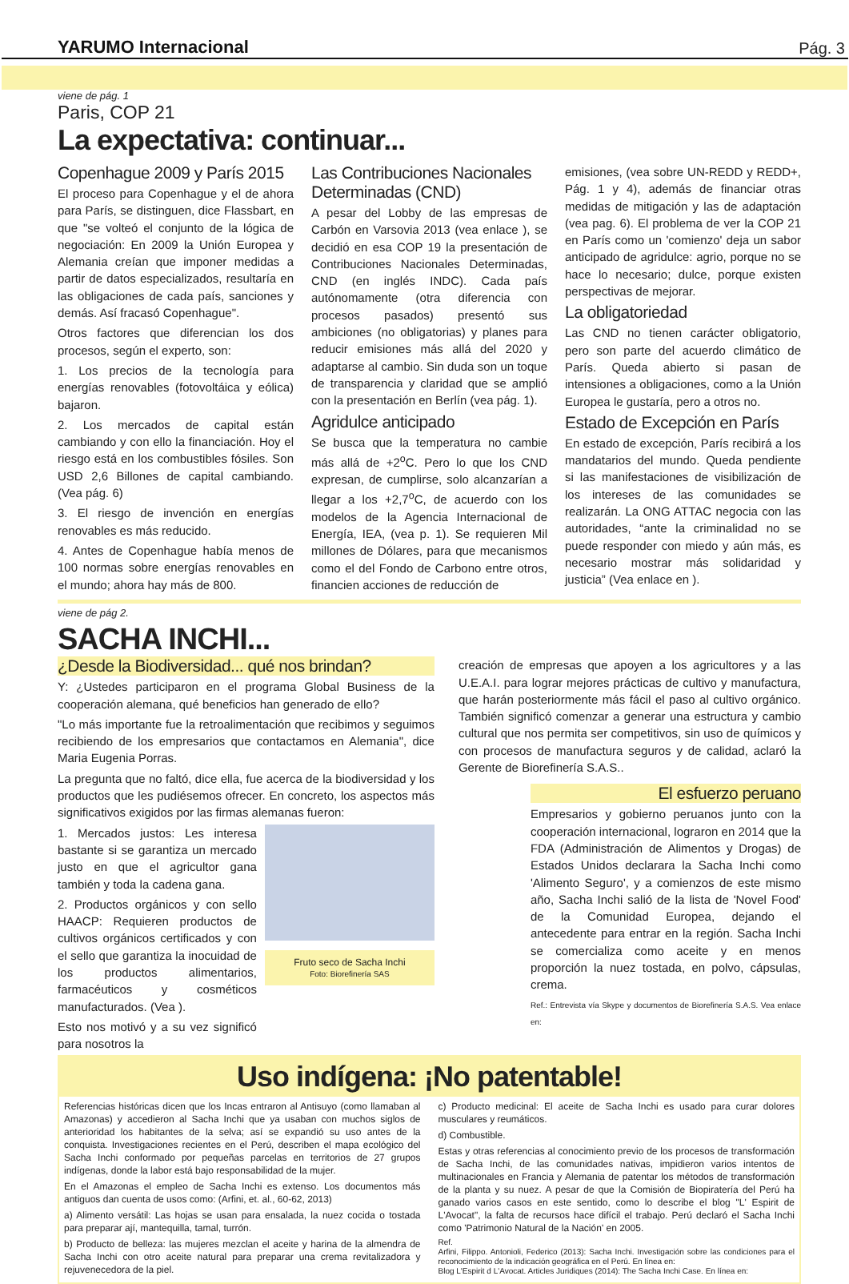YARUMO Internacional Pág. 3
viene de pág. 1
Paris, COP 21
La expectativa: continuar...
Copenhague 2009 y París 2015
El proceso para Copenhague y el de ahora para París, se distinguen, dice Flassbart, en que "se volteó el conjunto de la lógica de negociación: En 2009 la Unión Europea y Alemania creían que imponer medidas a partir de datos especializados, resultaría en las obligaciones de cada país, sanciones y demás. Así fracasó Copenhague".
Otros factores que diferencian los dos procesos, según el experto, son:
1. Los precios de la tecnología para energías renovables (fotovoltáica y eólica) bajaron.
2. Los mercados de capital están cambiando y con ello la financiación. Hoy el riesgo está en los combustibles fósiles. Son USD 2,6 Billones de capital cambiando. (Vea pág. 6)
3. El riesgo de invención en energías renovables es más reducido.
4. Antes de Copenhague había menos de 100 normas sobre energías renovables en el mundo; ahora hay más de 800.
Las Contribuciones Nacionales Determinadas (CND)
A pesar del Lobby de las empresas de Carbón en Varsovia 2013 (vea enlace ), se decidió en esa COP 19 la presentación de Contribuciones Nacionales Determinadas, CND (en inglés INDC). Cada país autónomamente (otra diferencia con procesos pasados) presentó sus ambiciones (no obligatorias) y planes para reducir emisiones más allá del 2020 y adaptarse al cambio. Sin duda son un toque de transparencia y claridad que se amplió con la presentación en Berlín (vea pág. 1).
Agridulce anticipado
Se busca que la temperatura no cambie más allá de +2<sup>o</sup>C. Pero lo que los CND expresan, de cumplirse, solo alcanzarían a llegar a los +2,7<sup>o</sup>C, de acuerdo con los modelos de la Agencia Internacional de Energía, IEA, (vea p. 1). Se requieren Mil millones de Dólares, para que mecanismos como el del Fondo de Carbono entre otros, financien acciones de reducción de
emisiones, (vea sobre UN-REDD y REDD+, Pág. 1 y 4), además de financiar otras medidas de mitigación y las de adaptación (vea pag. 6). El problema de ver la COP 21 en París como un 'comienzo' deja un sabor anticipado de agridulce: agrio, porque no se hace lo necesario; dulce, porque existen perspectivas de mejorar.
La obligatoriedad
Las CND no tienen carácter obligatorio, pero son parte del acuerdo climático de París. Queda abierto si pasan de intensiones a obligaciones, como a la Unión Europea le gustaría, pero a otros no.
Estado de Excepción en París
En estado de excepción, París recibirá a los mandatarios del mundo. Queda pendiente si las manifestaciones de visibilización de los intereses de las comunidades se realizarán. La ONG ATTAC negocia con las autoridades, “ante la criminalidad no se puede responder con miedo y aún más, es necesario mostrar más solidaridad y justicia” (Vea enlace en ).
viene de pág 2.
SACHA INCHI...
¿Desde la Biodiversidad... qué nos brindan?
Y: ¿Ustedes participaron en el programa Global Business de la cooperación alemana, qué beneficios han generado de ello?
"Lo más importante fue la retroalimentación que recibimos y seguimos recibiendo de los empresarios que contactamos en Alemania", dice Maria Eugenia Porras.
La pregunta que no faltó, dice ella, fue acerca de la biodiversidad y los productos que les pudiésemos ofrecer. En concreto, los aspectos más significativos exigidos por las firmas alemanas fueron:
1. Mercados justos: Les interesa bastante si se garantiza un mercado justo en que el agricultor gana también y toda la cadena gana.
2. Productos orgánicos y con sello HAACP: Requieren productos de cultivos orgánicos certificados y con el sello que garantiza la inocuidad de los productos alimentarios, farmacéuticos y cosméticos manufacturados. (Vea ).
Esto nos motivó y a su vez significó para nosotros la
Fruto seco de Sacha Inchi
Foto: Biorefinería SAS
creación de empresas que apoyen a los agricultores y a las U.E.A.I. para lograr mejores prácticas de cultivo y manufactura, que harán posteriormente más fácil el paso al cultivo orgánico. También significó comenzar a generar una estructura y cambio cultural que nos permita ser competitivos, sin uso de químicos y con procesos de manufactura seguros y de calidad, aclaró la Gerente de Biorefinería S.A.S..
El esfuerzo peruano
Empresarios y gobierno peruanos junto con la cooperación internacional, lograron en 2014 que la FDA (Administración de Alimentos y Drogas) de Estados Unidos declarara la Sacha Inchi como 'Alimento Seguro', y a comienzos de este mismo año, Sacha Inchi salió de la lista de 'Novel Food' de la Comunidad Europea, dejando el antecedente para entrar en la región. Sacha Inchi se comercializa como aceite y en menos proporción la nuez tostada, en polvo, cápsulas, crema.
Ref.: Entrevista vía Skype y documentos de Biorefinería S.A.S. Vea enlace en:
Uso indígena: ¡No patentable!
Referencias históricas dicen que los Incas entraron al Antisuyo (como llamaban al Amazonas) y accedieron al Sacha Inchi que ya usaban con muchos siglos de anterioridad los habitantes de la selva; así se expandió su uso antes de la conquista. Investigaciones recientes en el Perú, describen el mapa ecológico del Sacha Inchi conformado por pequeñas parcelas en territorios de 27 grupos indígenas, donde la labor está bajo responsabilidad de la mujer.
En el Amazonas el empleo de Sacha Inchi es extenso. Los documentos más antiguos dan cuenta de usos como: (Arfini, et. al., 60-62, 2013)
a) Alimento versátil: Las hojas se usan para ensalada, la nuez cocida o tostada para preparar ají, mantequilla, tamal, turrón.
b) Producto de belleza: las mujeres mezclan el aceite y harina de la almendra de Sacha Inchi con otro aceite natural para preparar una crema revitalizadora y rejuvenecedora de la piel.
c) Producto medicinal: El aceite de Sacha Inchi es usado para curar dolores musculares y reumáticos.
d) Combustible.
Estas y otras referencias al conocimiento previo de los procesos de transformación de Sacha Inchi, de las comunidades nativas, impidieron varios intentos de multinacionales en Francia y Alemania de patentar los métodos de transformación de la planta y su nuez. A pesar de que la Comisión de Biopiratería del Perú ha ganado varios casos en este sentido, como lo describe el blog "L' Espirit de L'Avocat", la falta de recursos hace difícil el trabajo. Perú declaró el Sacha Inchi como 'Patrimonio Natural de la Nación' en 2005.
Ref.
Arfini, Filippo. Antonioli, Federico (2013): Sacha Inchi. Investigación sobre las condiciones para el reconocimiento de la indicación geográfica en el Perú. En línea en:
Blog L'Espirit d L'Avocat. Articles Juridiques (2014): The Sacha Inchi Case. En línea en: